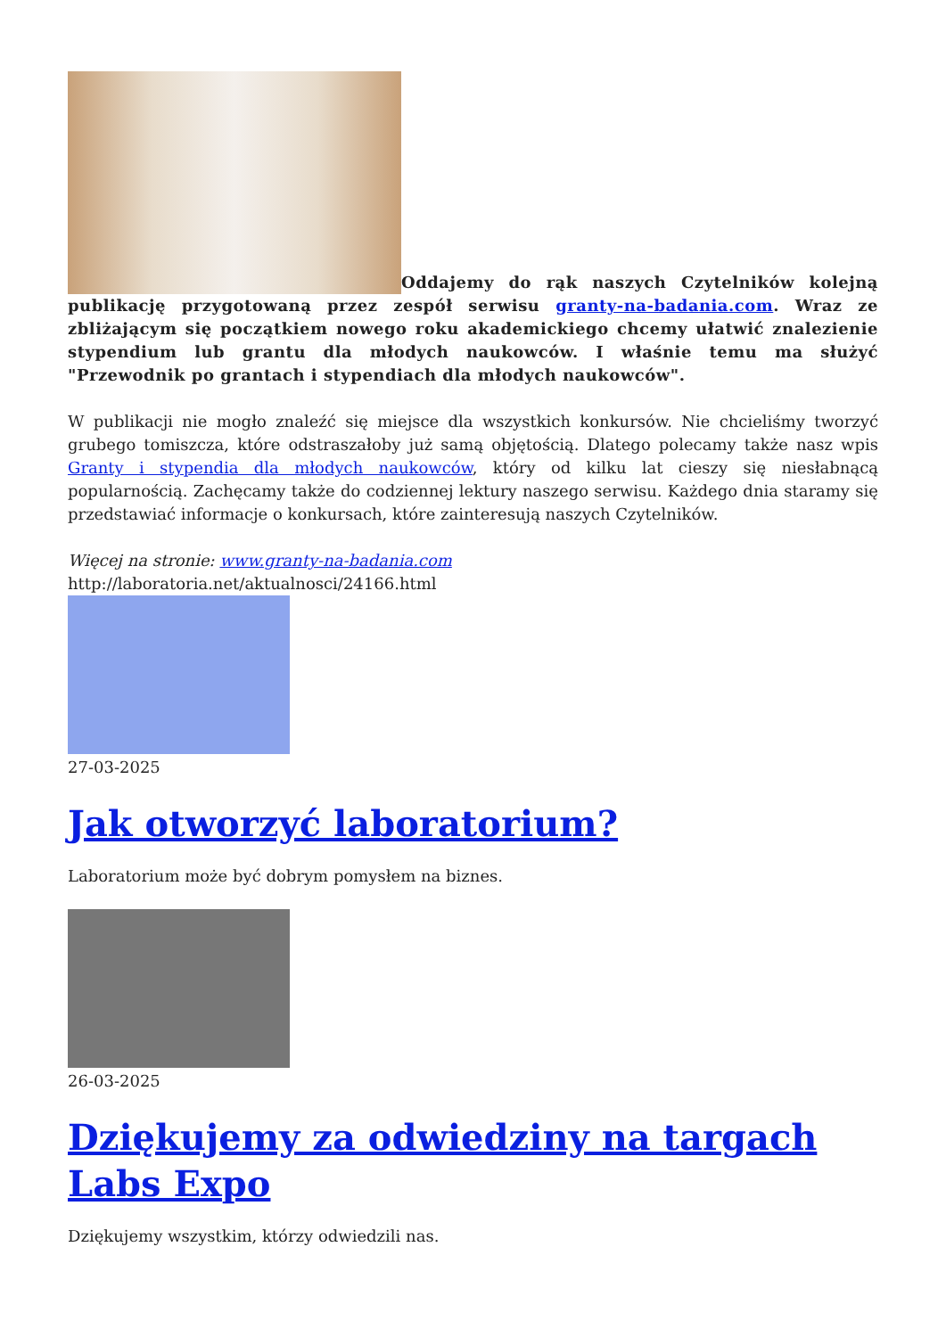Oddajemy do rąk naszych Czytelników kolejną publikację przygotowaną przez zespół serwisu granty-na-badania.com. Wraz ze zbliżającym się początkiem nowego roku akademickiego chcemy ułatwić znalezienie stypendium lub grantu dla młodych naukowców. I właśnie temu ma służyć "Przewodnik po grantach i stypendiach dla młodych naukowców".
W publikacji nie mogło znaleźć się miejsce dla wszystkich konkursów. Nie chcieliśmy tworzyć grubego tomiszcza, które odstraszałoby już samą objętością. Dlatego polecamy także nasz wpis Granty i stypendia dla młodych naukowców, który od kilku lat cieszy się niesłabnącą popularnością. Zachęcamy także do codziennej lektury naszego serwisu. Każdego dnia staramy się przedstawiać informacje o konkursach, które zainteresują naszych Czytelników.
Więcej na stronie: www.granty-na-badania.com
http://laboratoria.net/aktualnosci/24166.html
27-03-2025
Jak otworzyć laboratorium?
Laboratorium może być dobrym pomysłem na biznes.
26-03-2025
Dziękujemy za odwiedziny na targach Labs Expo
Dziękujemy wszystkim, którzy odwiedzili nas.